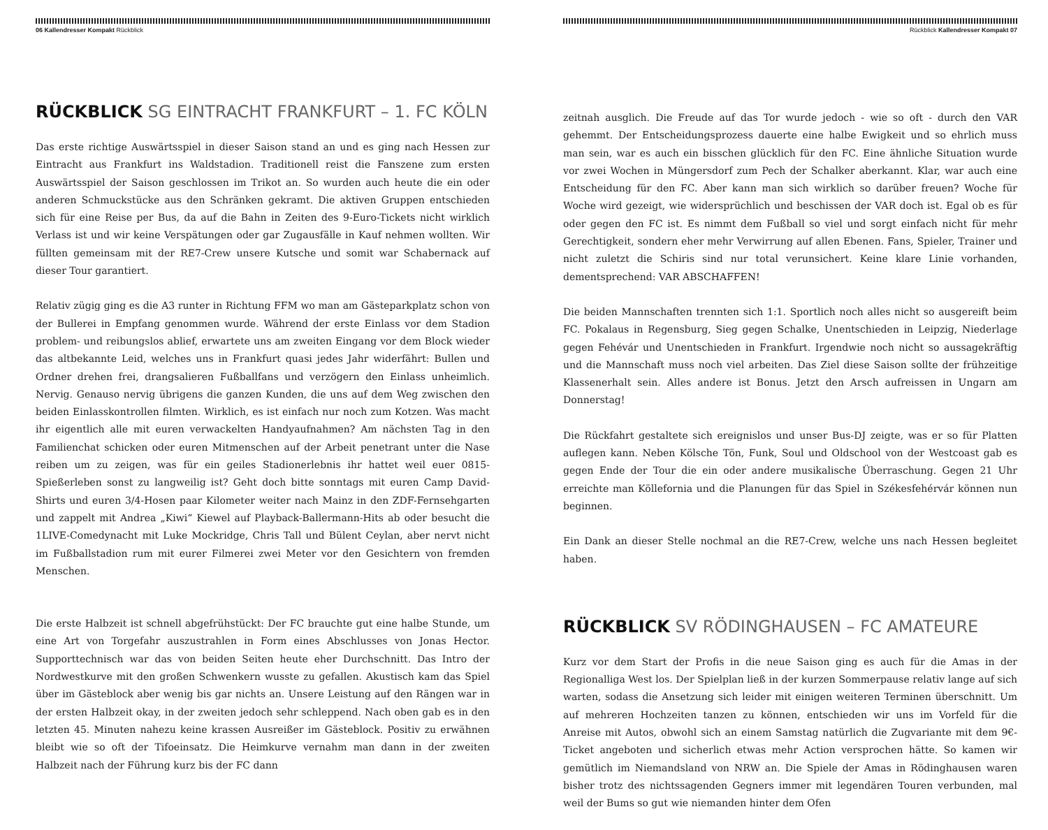06 Kallendresser Kompakt Rückblick
RÜCKBLICK SG EINTRACHT FRANKFURT – 1. FC KÖLN
Das erste richtige Auswärtsspiel in dieser Saison stand an und es ging nach Hessen zur Eintracht aus Frankfurt ins Waldstadion. Traditionell reist die Fanszene zum ersten Auswärtsspiel der Saison geschlossen im Trikot an. So wurden auch heute die ein oder anderen Schmuckstücke aus den Schränken gekramt. Die aktiven Gruppen entschieden sich für eine Reise per Bus, da auf die Bahn in Zeiten des 9-Euro-Tickets nicht wirklich Verlass ist und wir keine Verspätungen oder gar Zugausfälle in Kauf nehmen wollten. Wir füllten gemeinsam mit der RE7-Crew unsere Kutsche und somit war Schabernack auf dieser Tour garantiert.
Relativ zügig ging es die A3 runter in Richtung FFM wo man am Gästeparkplatz schon von der Bullerei in Empfang genommen wurde. Während der erste Einlass vor dem Stadion problem- und reibungslos ablief, erwartete uns am zweiten Eingang vor dem Block wieder das altbekannte Leid, welches uns in Frankfurt quasi jedes Jahr widerfährt: Bullen und Ordner drehen frei, drangsalieren Fußballfans und verzögern den Einlass unheimlich. Nervig. Genauso nervig übrigens die ganzen Kunden, die uns auf dem Weg zwischen den beiden Einlasskontrollen filmten. Wirklich, es ist einfach nur noch zum Kotzen. Was macht ihr eigentlich alle mit euren verwackelten Handyaufnahmen? Am nächsten Tag in den Familienchat schicken oder euren Mitmenschen auf der Arbeit penetrant unter die Nase reiben um zu zeigen, was für ein geiles Stadionerlebnis ihr hattet weil euer 0815-Spießerleben sonst zu langweilig ist? Geht doch bitte sonntags mit euren Camp David-Shirts und euren 3/4-Hosen paar Kilometer weiter nach Mainz in den ZDF-Fernsehgarten und zappelt mit Andrea „Kiwi“ Kiewel auf Playback-Ballermann-Hits ab oder besucht die 1LIVE-Comedynacht mit Luke Mockridge, Chris Tall und Bülent Ceylan, aber nervt nicht im Fußballstadion rum mit eurer Filmerei zwei Meter vor den Gesichtern von fremden Menschen.
Die erste Halbzeit ist schnell abgefrühstückt: Der FC brauchte gut eine halbe Stunde, um eine Art von Torgefahr auszustrahlen in Form eines Abschlusses von Jonas Hector. Supporttechnisch war das von beiden Seiten heute eher Durchschnitt. Das Intro der Nordwestkurve mit den großen Schwenkern wusste zu gefallen. Akustisch kam das Spiel über im Gästeblock aber wenig bis gar nichts an. Unsere Leistung auf den Rängen war in der ersten Halbzeit okay, in der zweiten jedoch sehr schleppend. Nach oben gab es in den letzten 45. Minuten nahezu keine krassen Ausreißer im Gästeblock. Positiv zu erwähnen bleibt wie so oft der Tifoeinsatz. Die Heimkurve vernahm man dann in der zweiten Halbzeit nach der Führung kurz bis der FC dann
Rückblick Kallendresser Kompakt 07
zeitnah ausglich. Die Freude auf das Tor wurde jedoch - wie so oft - durch den VAR gehemmt. Der Entscheidungsprozess dauerte eine halbe Ewigkeit und so ehrlich muss man sein, war es auch ein bisschen glücklich für den FC. Eine ähnliche Situation wurde vor zwei Wochen in Müngersdorf zum Pech der Schalker aberkannt. Klar, war auch eine Entscheidung für den FC. Aber kann man sich wirklich so darüber freuen? Woche für Woche wird gezeigt, wie widersprüchlich und beschissen der VAR doch ist. Egal ob es für oder gegen den FC ist. Es nimmt dem Fußball so viel und sorgt einfach nicht für mehr Gerechtigkeit, sondern eher mehr Verwirrung auf allen Ebenen. Fans, Spieler, Trainer und nicht zuletzt die Schiris sind nur total verunsichert. Keine klare Linie vorhanden, dementsprechend: VAR ABSCHAFFEN!
Die beiden Mannschaften trennten sich 1:1. Sportlich noch alles nicht so ausgereift beim FC. Pokalaus in Regensburg, Sieg gegen Schalke, Unentschieden in Leipzig, Niederlage gegen Fehévár und Unentschieden in Frankfurt. Irgendwie noch nicht so aussagekräftig und die Mannschaft muss noch viel arbeiten. Das Ziel diese Saison sollte der frühzeitige Klassenerhalt sein. Alles andere ist Bonus. Jetzt den Arsch aufreissen in Ungarn am Donnerstag!
Die Rückfahrt gestaltete sich ereignislos und unser Bus-DJ zeigte, was er so für Platten auflegen kann. Neben Kölsche Tön, Funk, Soul und Oldschool von der Westcoast gab es gegen Ende der Tour die ein oder andere musikalische Überraschung. Gegen 21 Uhr erreichte man Köllefornia und die Planungen für das Spiel in Székesfehérvár können nun beginnen.
Ein Dank an dieser Stelle nochmal an die RE7-Crew, welche uns nach Hessen begleitet haben.
RÜCKBLICK SV RÖDINGHAUSEN – FC AMATEURE
Kurz vor dem Start der Profis in die neue Saison ging es auch für die Amas in der Regionalliga West los. Der Spielplan ließ in der kurzen Sommerpause relativ lange auf sich warten, sodass die Ansetzung sich leider mit einigen weiteren Terminen überschnitt. Um auf mehreren Hochzeiten tanzen zu können, entschieden wir uns im Vorfeld für die Anreise mit Autos, obwohl sich an einem Samstag natürlich die Zugvariante mit dem 9€-Ticket angeboten und sicherlich etwas mehr Action versprochen hätte. So kamen wir gemütlich im Niemandsland von NRW an. Die Spiele der Amas in Rödinghausen waren bisher trotz des nichtssagenden Gegners immer mit legendären Touren verbunden, mal weil der Bums so gut wie niemanden hinter dem Ofen